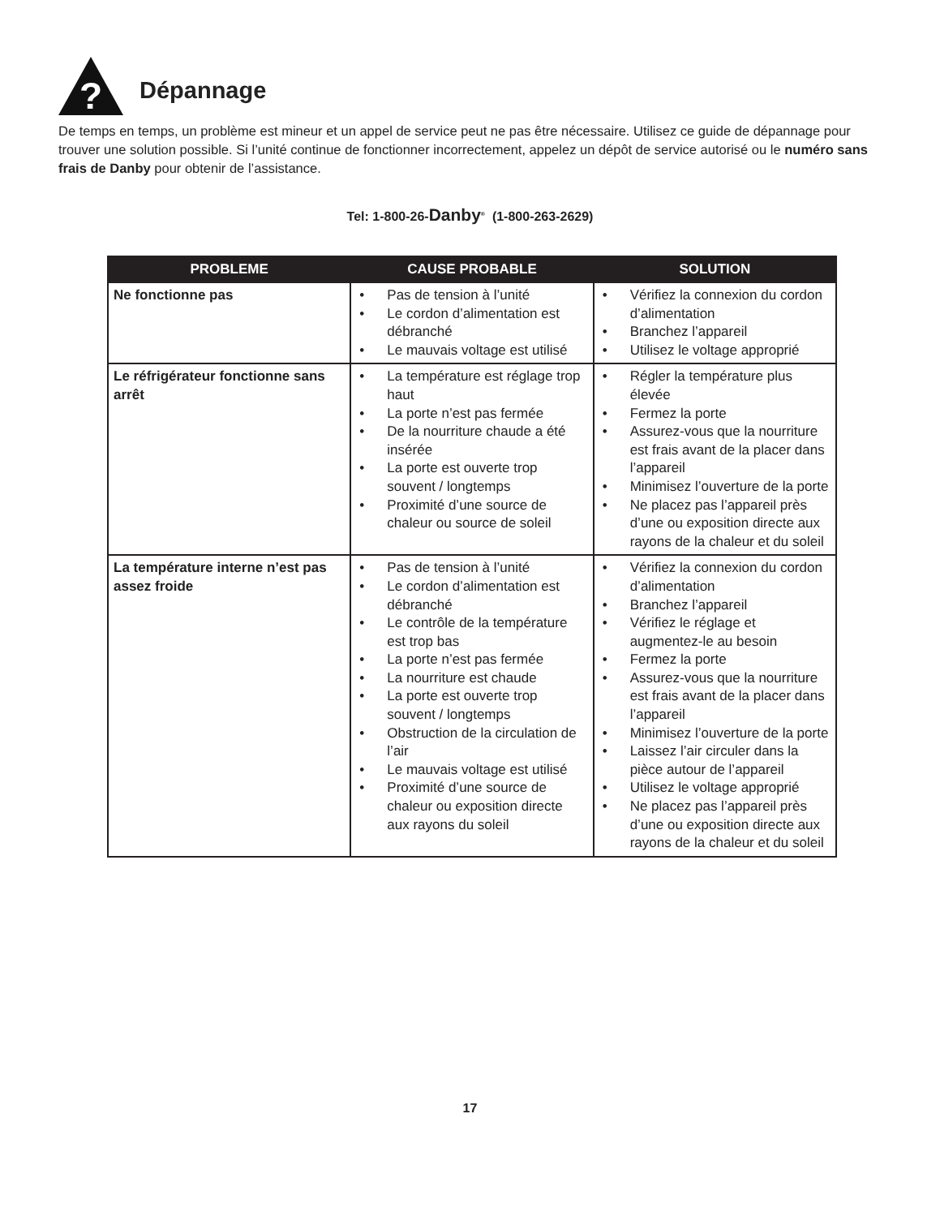?
Dépannage
De temps en temps, un problème est mineur et un appel de service peut ne pas être nécessaire. Utilisez ce guide de dépannage pour trouver une solution possible. Si l’unité continue de fonctionner incorrectement, appelez un dépôt de service autorisé ou le numéro sans frais de Danby pour obtenir de l’assistance.
Tel: 1-800-26-Danby<sup>®</sup> (1-800-263-2629)
| PROBLEME | CAUSE PROBABLE | SOLUTION |
| --- | --- | --- |
| Ne fonctionne pas | • Pas de tension à l’unité • Le cordon d’alimentation est débranché • Le mauvais voltage est utilisé | • Vérifiez la connexion du cordon d’alimentation • Branchez l’appareil • Utilisez le voltage approprié |
| Le réfrigérateur fonctionne sans arrêt | • La température est réglage trop haut • La porte n’est pas fermée • De la nourriture chaude a été insérée • La porte est ouverte trop souvent / longtemps • Proximité d’une source de chaleur ou source de soleil | • Régler la température plus élevée • Fermez la porte • Assurez-vous que la nourriture est frais avant de la placer dans l’appareil • Minimisez l’ouverture de la porte • Ne placez pas l’appareil près d’une ou exposition directe aux rayons de la chaleur et du soleil |
| La température interne n’est pas assez froide | • Pas de tension à l’unité • Le cordon d’alimentation est débranché • Le contrôle de la température est trop bas • La porte n’est pas fermée • La nourriture est chaude • La porte est ouverte trop souvent / longtemps • Obstruction de la circulation de l’air • Le mauvais voltage est utilisé • Proximité d’une source de chaleur ou exposition directe aux rayons du soleil | • Vérifiez la connexion du cordon d’alimentation • Branchez l’appareil • Vérifiez le réglage et augmentez-le au besoin • Fermez la porte • Assurez-vous que la nourriture est frais avant de la placer dans l’appareil • Minimisez l’ouverture de la porte • Laissez l’air circuler dans la pièce autour de l’appareil • Utilisez le voltage approprié • Ne placez pas l’appareil près d’une ou exposition directe aux rayons de la chaleur et du soleil |
17